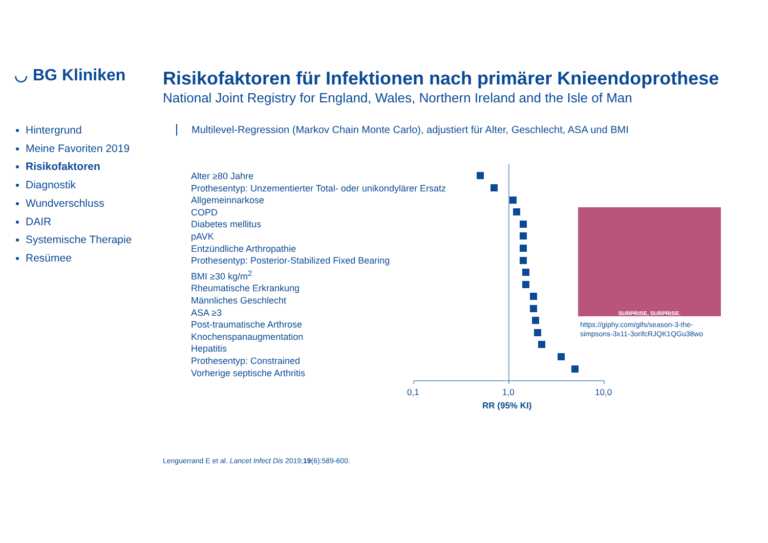◡ BG Kliniken
Hintergrund
Meine Favoriten 2019
Risikofaktoren
Diagnostik
Wundverschluss
DAIR
Systemische Therapie
Resümee
Risikofaktoren für Infektionen nach primärer Knieendoprothese
National Joint Registry for England, Wales, Northern Ireland and the Isle of Man
Multilevel-Regression (Markov Chain Monte Carlo), adjustiert für Alter, Geschlecht, ASA und BMI
Alter ≥80 Jahre
Prothesentyp: Unzementierter Total- oder unikondylärer Ersatz
Allgemeinnarkose
COPD
Diabetes mellitus
pAVK
Entzündliche Arthropathie
Prothesentyp: Posterior-Stabilized Fixed Bearing
BMI ≥30 kg/m<sup>2</sup>
Rheumatische Erkrankung
Männliches Geschlecht
ASA ≥3
Post-traumatische Arthrose
Knochenspanaugmentation
Hepatitis
Prothesentyp: Constrained
Vorherige septische Arthritis
0,1
1,0
10,0
RR (95% KI)
SURPRISE, SURPRISE.
https://giphy.com/gifs/season-3-the-
simpsons-3x11-3orifcRJQK1QGu38wo
Lenguerrand E et al. Lancet Infect Dis 2019;19(6):589-600.